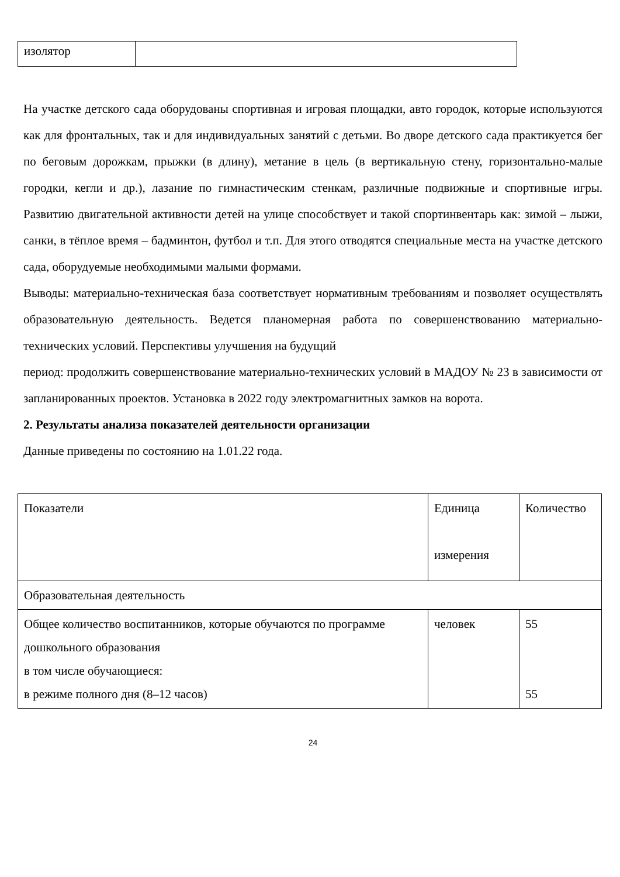| изолятор | |
На участке детского сада оборудованы спортивная и игровая площадки, авто городок, которые используются как для фронтальных, так и для индивидуальных занятий с детьми. Во дворе детского сада практикуется бег по беговым дорожкам, прыжки (в длину), метание в цель (в вертикальную стену, горизонтально-малые городки, кегли и др.), лазание по гимнастическим стенкам, различные подвижные и спортивные игры. Развитию двигательной активности детей на улице способствует и такой спортинвентарь как: зимой – лыжи, санки, в тёплое время – бадминтон, футбол и т.п. Для этого отводятся специальные места на участке детского сада, оборудуемые необходимыми малыми формами.
Выводы: материально-техническая база соответствует нормативным требованиям и позволяет осуществлять образовательную деятельность. Ведется планомерная работа по совершенствованию материально-технических условий. Перспективы улучшения на будущий
период: продолжить совершенствование материально-технических условий в МАДОУ № 23 в зависимости от запланированных проектов. Установка в 2022 году электромагнитных замков на ворота.
2. Результаты анализа показателей деятельности организации
Данные приведены по состоянию на 1.01.22 года.
| Показатели | Единица измерения | Количество |
| Образовательная деятельность | | |
| Общее количество воспитанников, которые обучаются по программе дошкольного образования в том числе обучающиеся: в режиме полного дня (8–12 часов) | человек | 55 55 |
24